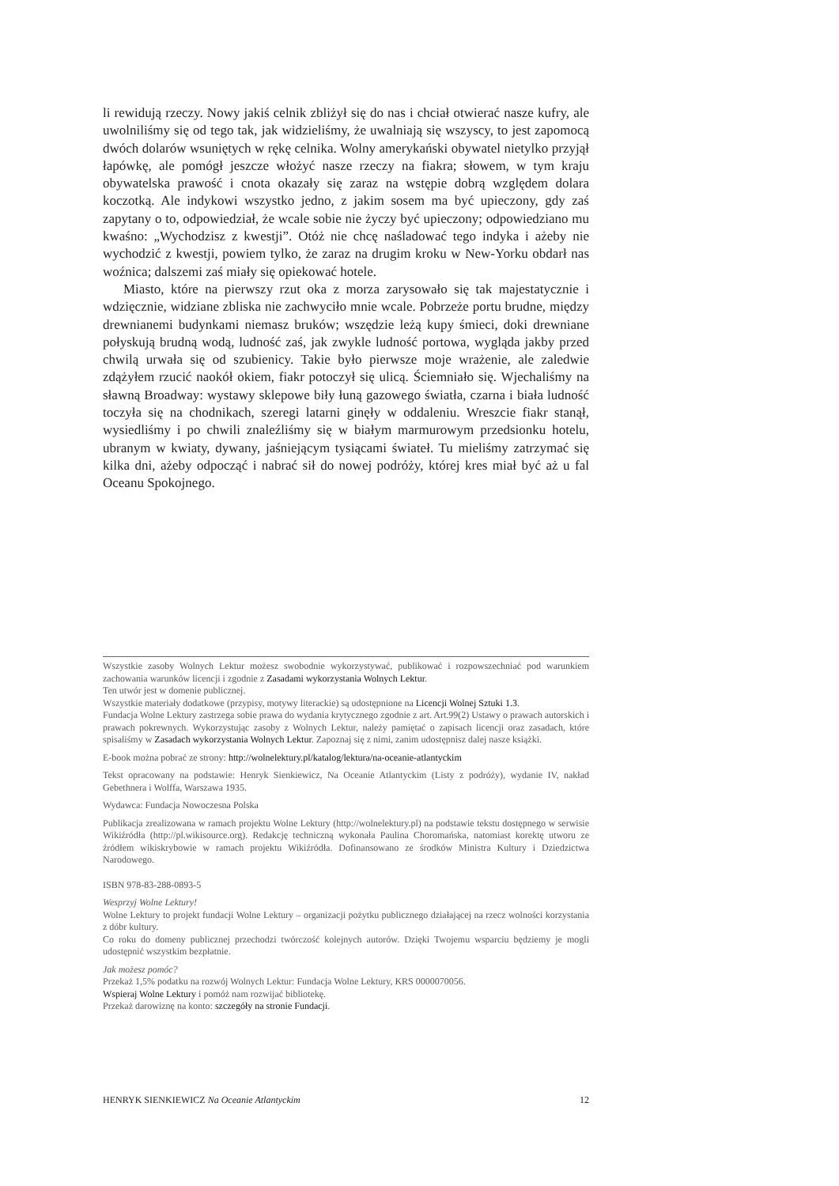li rewidują rzeczy. Nowy jakiś celnik zbliżył się do nas i chciał otwierać nasze kufry, ale uwolniliśmy się od tego tak, jak widzieliśmy, że uwalniają się wszyscy, to jest zapomocą dwóch dolarów wsuniętych w rękę celnika. Wolny amerykański obywatel nietylko przyjął łapówkę, ale pomógł jeszcze włożyć nasze rzeczy na fiakra; słowem, w tym kraju obywatelska prawość i cnota okazały się zaraz na wstępie dobrą względem dolara koczotką. Ale indykowi wszystko jedno, z jakim sosem ma być upieczony, gdy zaś zapytany o to, odpowiedział, że wcale sobie nie życzy być upieczony; odpowiedziano mu kwaśno: „Wychodzisz z kwestji”. Otóż nie chcę naśladować tego indyka i ażeby nie wychodzić z kwestji, powiem tylko, że zaraz na drugim kroku w New-Yorku obdarł nas woźnica; dalszemi zaś miały się opiekować hotele.
Miasto, które na pierwszy rzut oka z morza zarysowało się tak majestatycznie i wdzięcznie, widziane zbliska nie zachwyciło mnie wcale. Pobrzeże portu brudne, między drewnianemi budynkami niemasz bruków; wszędzie leżą kupy śmieci, doki drewniane połyskują brudną wodą, ludność zaś, jak zwykle ludność portowa, wygląda jakby przed chwilą urwała się od szubienicy. Takie było pierwsze moje wrażenie, ale zaledwie zdążyłem rzucić naokół okiem, fiakr potoczył się ulicą. Ściemniało się. Wjechaliśmy na sławną Broadway: wystawy sklepowe biły łuną gazowego światła, czarna i biała ludność toczyła się na chodnikach, szeregi latarni ginęły w oddaleniu. Wreszcie fiakr stanął, wysiedliśmy i po chwili znaleźliśmy się w białym marmurowym przedsionku hotelu, ubranym w kwiaty, dywany, jaśniejącym tysiącami świateł. Tu mieliśmy zatrzymać się kilka dni, ażeby odpocząć i nabrać sił do nowej podróży, której kres miał być aż u fal Oceanu Spokojnego.
Wszystkie zasoby Wolnych Lektur możesz swobodnie wykorzystywać, publikować i rozpowszechniać pod warunkiem zachowania warunków licencji i zgodnie z Zasadami wykorzystania Wolnych Lektur.
Ten utwór jest w domenie publicznej.
Wszystkie materiały dodatkowe (przypisy, motywy literackie) są udostępnione na Licencji Wolnej Sztuki 1.3.
Fundacja Wolne Lektury zastrzega sobie prawa do wydania krytycznego zgodnie z art. Art.99(2) Ustawy o prawach autorskich i prawach pokrewnych. Wykorzystując zasoby z Wolnych Lektur, należy pamiętać o zapisach licencji oraz zasadach, które spisaliśmy w Zasadach wykorzystania Wolnych Lektur. Zapoznaj się z nimi, zanim udostępnisz dalej nasze książki.
E-book można pobrać ze strony: http://wolnelektury.pl/katalog/lektura/na-oceanie-atlantyckim
Tekst opracowany na podstawie: Henryk Sienkiewicz, Na Oceanie Atlantyckim (Listy z podróży), wydanie IV, nakład Gebethnera i Wolffa, Warszawa 1935.
Wydawca: Fundacja Nowoczesna Polska
Publikacja zrealizowana w ramach projektu Wolne Lektury (http://wolnelektury.pl) na podstawie tekstu dostępnego w serwisie Wikiźródła (http://pl.wikisource.org). Redakcję techniczną wykonała Paulina Choromańska, natomiast korektę utworu ze źródłem wikiskrybowie w ramach projektu Wikiźródła. Dofinansowano ze środków Ministra Kultury i Dziedzictwa Narodowego.
ISBN 978-83-288-0893-5
Wesprzyj Wolne Lektury!
Wolne Lektury to projekt fundacji Wolne Lektury – organizacji pożytku publicznego działającej na rzecz wolności korzystania z dóbr kultury.
Co roku do domeny publicznej przechodzi twórczość kolejnych autorów. Dzięki Twojemu wsparciu będziemy je mogli udostępnić wszystkim bezpłatnie.
Jak możesz pomóc?
Przekaż 1,5% podatku na rozwój Wolnych Lektur: Fundacja Wolne Lektury, KRS 0000070056.
Wspieraj Wolne Lektury i pomóż nam rozwijać bibliotekę.
Przekaż darowiznę na konto: szczegóły na stronie Fundacji.
HENRYK SIENKIEWICZ Na Oceanie Atlantyckim 12